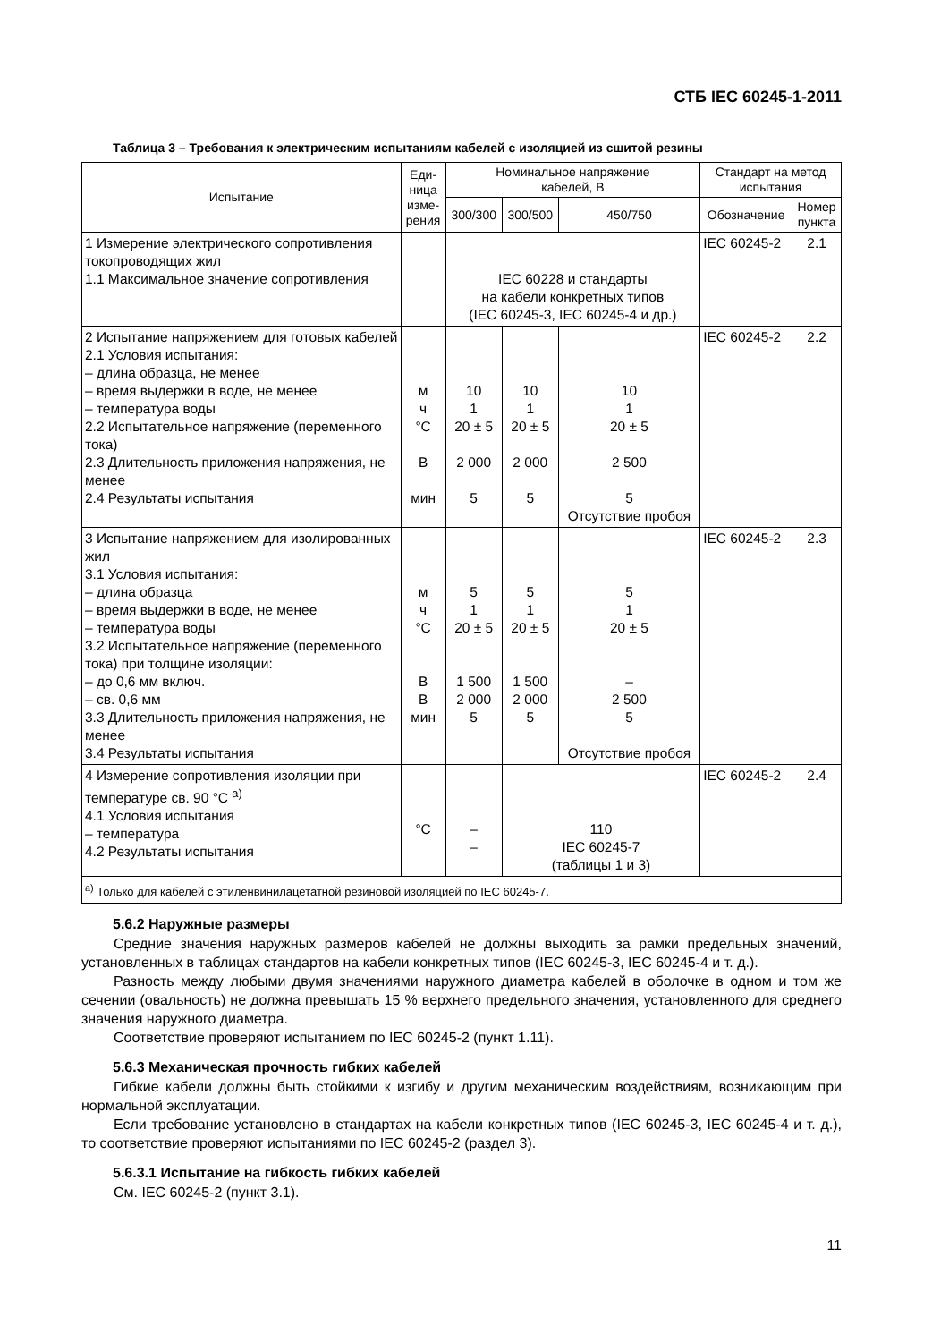СТБ IEC 60245-1-2011
Таблица 3 – Требования к электрическим испытаниям кабелей с изоляцией из сшитой резины
| Испытание | Еди- ница изме- рения | Номинальное напряжение кабелей, В | | | Стандарт на метод испытания | |
| --- | --- | --- | --- | --- | --- | --- |
| | | 300/300 | 300/500 | 450/750 | Обозначение | Номер пункта |
| 1 Измерение электрического сопротивления токопроводящих жил 1.1 Максимальное значение сопротивления | | IEC 60228 и стандарты на кабели конкретных типов (IEC 60245-3, IEC 60245-4 и др.) | | | IEC 60245-2 | 2.1 |
| 2 Испытание напряжением для готовых кабелей 2.1 Условия испытания: – длина образца, не менее – время выдержки в воде, не менее – температура воды 2.2 Испытательное напряжение (переменного тока) 2.3 Длительность приложения напряжения, не менее 2.4 Результаты испытания | м ч °С В мин | 10 1 20 ± 5 2 000 5 | 10 1 20 ± 5 2 000 5 | 10 1 20 ± 5 2 500 5 Отсутствие пробоя | IEC 60245-2 | 2.2 |
| 3 Испытание напряжением для изолированных жил 3.1 Условия испытания: – длина образца – время выдержки в воде, не менее – температура воды 3.2 Испытательное напряжение (переменного тока) при толщине изоляции: – до 0,6 мм включ. – св. 0,6 мм 3.3 Длительность приложения напряжения, не менее 3.4 Результаты испытания | м ч °С В В мин | 5 1 20 ± 5 1 500 2 000 5 | 5 1 20 ± 5 1 500 2 000 5 | 5 1 20 ± 5 – 2 500 5 Отсутствие пробоя | IEC 60245-2 | 2.3 |
| 4 Измерение сопротивления изоляции при температуре св. 90 °С <sup>a)</sup> 4.1 Условия испытания – температура 4.2 Результаты испытания | °С | – – | 110 IEC 60245-7 (таблицы 1 и 3) | | IEC 60245-2 | 2.4 |
| <sup>a)</sup> Только для кабелей с этиленвинилацетатной резиновой изоляцией по IEC 60245-7. | | | | | | |
5.6.2 Наружные размеры
Средние значения наружных размеров кабелей не должны выходить за рамки предельных значений, установленных в таблицах стандартов на кабели конкретных типов (IEC 60245-3, IEC 60245-4 и т. д.).
Разность между любыми двумя значениями наружного диаметра кабелей в оболочке в одном и том же сечении (овальность) не должна превышать 15 % верхнего предельного значения, установленного для среднего значения наружного диаметра.
Соответствие проверяют испытанием по IEC 60245-2 (пункт 1.11).
5.6.3 Механическая прочность гибких кабелей
Гибкие кабели должны быть стойкими к изгибу и другим механическим воздействиям, возникающим при нормальной эксплуатации.
Если требование установлено в стандартах на кабели конкретных типов (IEC 60245-3, IEC 60245-4 и т. д.), то соответствие проверяют испытаниями по IEC 60245-2 (раздел 3).
5.6.3.1 Испытание на гибкость гибких кабелей
См. IEC 60245-2 (пункт 3.1).
11